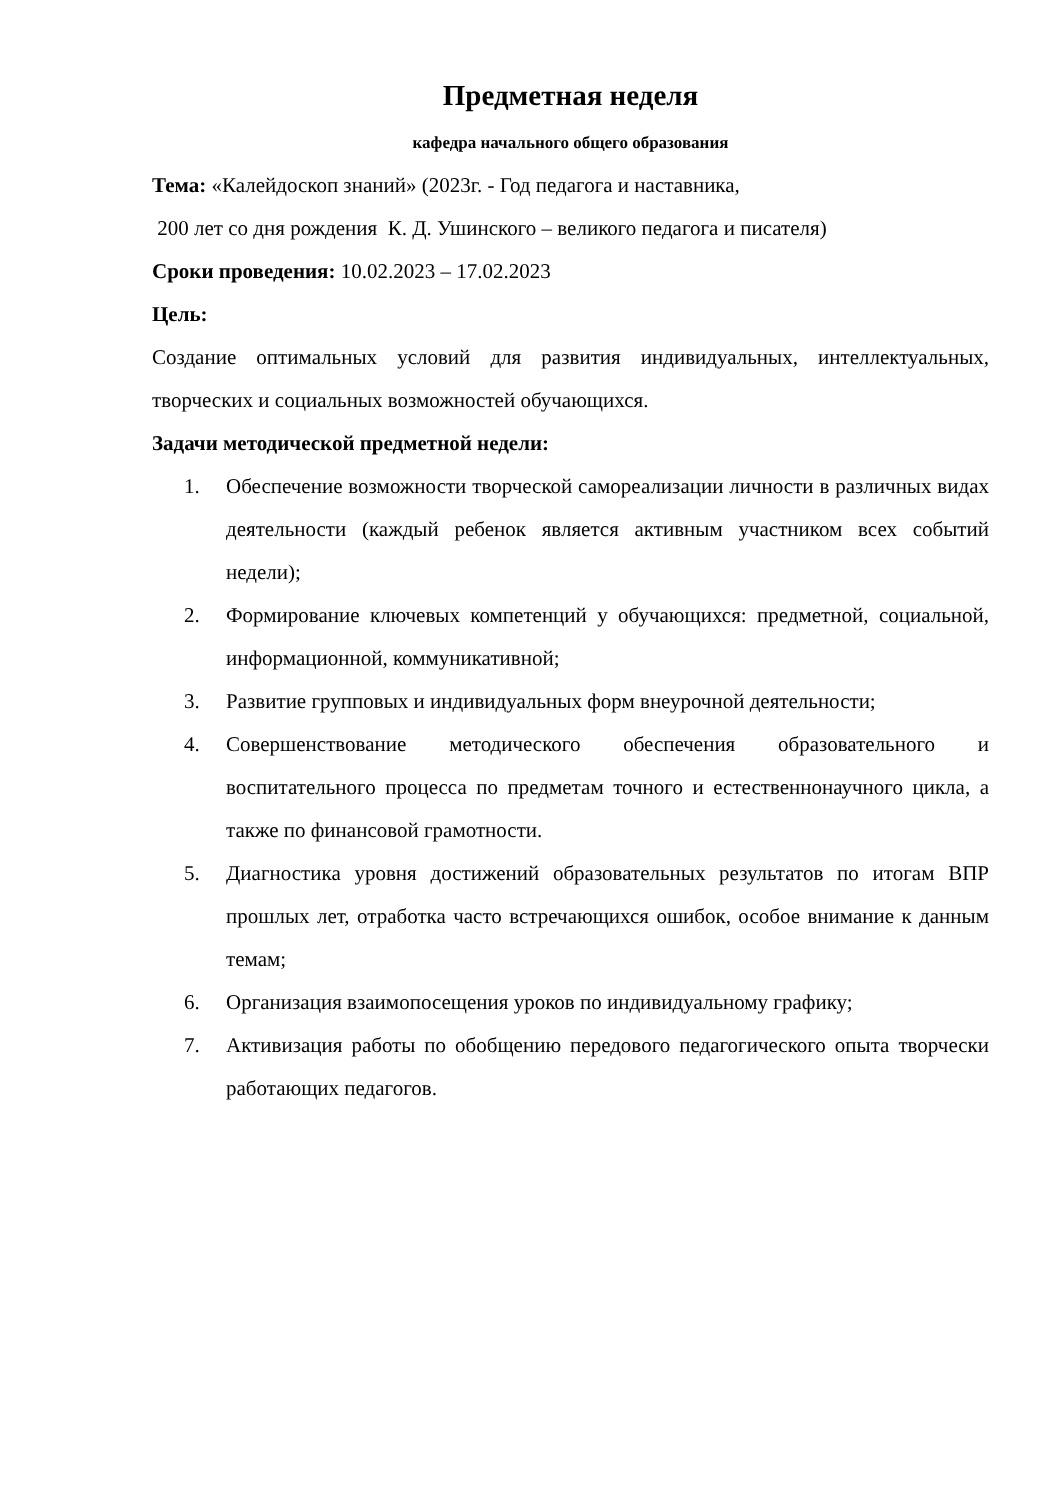Предметная неделя
кафедра начального общего образования
Тема: «Калейдоскоп знаний» (2023г. - Год педагога и наставника,
200 лет со дня рождения К. Д. Ушинского – великого педагога и писателя)
Сроки проведения: 10.02.2023 – 17.02.2023
Цель:
Создание оптимальных условий для развития индивидуальных, интеллектуальных, творческих и социальных возможностей обучающихся.
Задачи методической предметной недели:
1. Обеспечение возможности творческой самореализации личности в различных видах деятельности (каждый ребенок является активным участником всех событий недели);
2. Формирование ключевых компетенций у обучающихся: предметной, социальной, информационной, коммуникативной;
3. Развитие групповых и индивидуальных форм внеурочной деятельности;
4. Совершенствование методического обеспечения образовательного и воспитательного процесса по предметам точного и естественнонаучного цикла, а также по финансовой грамотности.
5. Диагностика уровня достижений образовательных результатов по итогам ВПР прошлых лет, отработка часто встречающихся ошибок, особое внимание к данным темам;
6. Организация взаимопосещения уроков по индивидуальному графику;
7. Активизация работы по обобщению передового педагогического опыта творчески работающих педагогов.